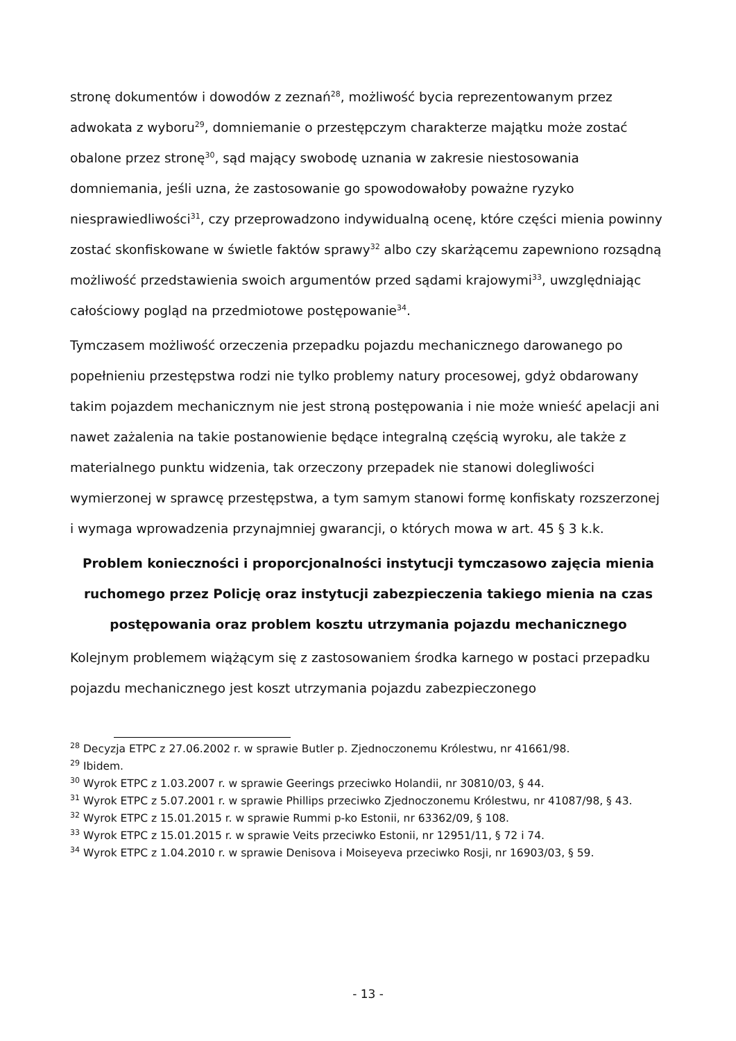stronę dokumentów i dowodów z zeznań<sup>28</sup>, możliwość bycia reprezentowanym przez adwokata z wyboru<sup>29</sup>, domniemanie o przestępczym charakterze majątku może zostać obalone przez stronę<sup>30</sup>, sąd mający swobodę uznania w zakresie niestosowania domniemania, jeśli uzna, że zastosowanie go spowodowałoby poważne ryzyko niesprawiedliwości<sup>31</sup>, czy przeprowadzono indywidualną ocenę, które części mienia powinny zostać skonfiskowane w świetle faktów sprawy<sup>32</sup> albo czy skarżącemu zapewniono rozsądną możliwość przedstawienia swoich argumentów przed sądami krajowymi<sup>33</sup>, uwzględniając całościowy pogląd na przedmiotowe postępowanie<sup>34</sup>.
Tymczasem możliwość orzeczenia przepadku pojazdu mechanicznego darowanego po popełnieniu przestępstwa rodzi nie tylko problemy natury procesowej, gdyż obdarowany takim pojazdem mechanicznym nie jest stroną postępowania i nie może wnieść apelacji ani nawet zażalenia na takie postanowienie będące integralną częścią wyroku, ale także z materialnego punktu widzenia, tak orzeczony przepadek nie stanowi dolegliwości wymierzonej w sprawcę przestępstwa, a tym samym stanowi formę konfiskaty rozszerzonej i wymaga wprowadzenia przynajmniej gwarancji, o których mowa w art. 45 § 3 k.k.
Problem konieczności i proporcjonalności instytucji tymczasowo zajęcia mienia ruchomego przez Policję oraz instytucji zabezpieczenia takiego mienia na czas postępowania oraz problem kosztu utrzymania pojazdu mechanicznego
Kolejnym problemem wiążącym się z zastosowaniem środka karnego w postaci przepadku pojazdu mechanicznego jest koszt utrzymania pojazdu zabezpieczonego
<sup>28</sup> Decyzja ETPC z 27.06.2002 r. w sprawie Butler p. Zjednoczonemu Królestwu, nr 41661/98.
<sup>29</sup> Ibidem.
<sup>30</sup> Wyrok ETPC z 1.03.2007 r. w sprawie Geerings przeciwko Holandii, nr 30810/03, § 44.
<sup>31</sup> Wyrok ETPC z 5.07.2001 r. w sprawie Phillips przeciwko Zjednoczonemu Królestwu, nr 41087/98, § 43.
<sup>32</sup> Wyrok ETPC z 15.01.2015 r. w sprawie Rummi p-ko Estonii, nr 63362/09, § 108.
<sup>33</sup> Wyrok ETPC z 15.01.2015 r. w sprawie Veits przeciwko Estonii, nr 12951/11, § 72 i 74.
<sup>34</sup> Wyrok ETPC z 1.04.2010 r. w sprawie Denisova i Moiseyeva przeciwko Rosji, nr 16903/03, § 59.
- 13 -